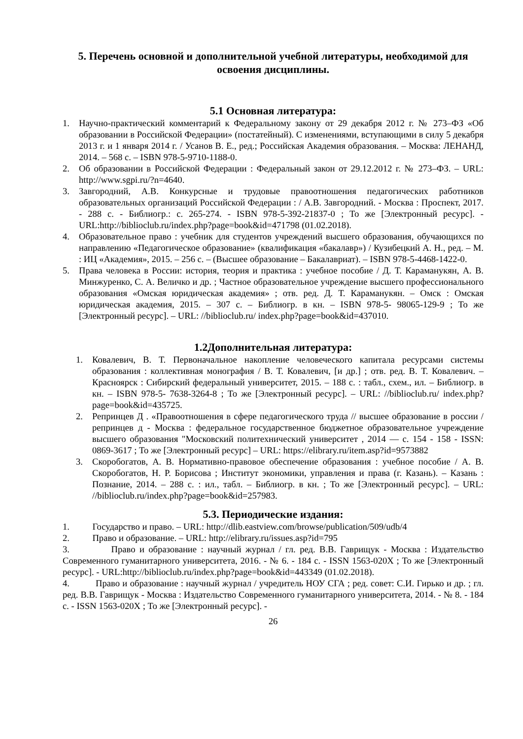5. Перечень основной и дополнительной учебной литературы, необходимой для освоения дисциплины.
5.1 Основная литература:
1. Научно-практический комментарий к Федеральному закону от 29 декабря 2012 г. № 273–ФЗ «Об образовании в Российской Федерации» (постатейный). С изменениями, вступающими в силу 5 декабря 2013 г. и 1 января 2014 г. / Усанов В. Е., ред.; Российская Академия образования. – Москва: ЛЕНАНД, 2014. – 568 с. – ISBN 978-5-9710-1188-0.
2. Об образовании в Российской Федерации : Федеральный закон от 29.12.2012 г. № 273–ФЗ. – URL: http://www.sgpi.ru/?n=4640.
3. Завгородний, А.В. Конкурсные и трудовые правоотношения педагогических работников образовательных организаций Российской Федерации : / А.В. Завгородний. - Москва : Проспект, 2017. - 288 с. - Библиогр.: с. 265-274. - ISBN 978-5-392-21837-0 ; То же [Электронный ресурс]. - URL:http://biblioclub.ru/index.php?page=book&id=471798 (01.02.2018).
4. Образовательное право : учебник для студентов учреждений высшего образования, обучающихся по направлению «Педагогическое образование» (квалификация «бакалавр») / Кузибецкий А. Н., ред. – М. : ИЦ «Академия», 2015. – 256 с. – (Высшее образование – Бакалавриат). – ISBN 978-5-4468-1422-0.
5. Права человека в России: история, теория и практика : учебное пособие / Д. Т. Караманукян, А. В. Минжуренко, С. А. Величко и др. ; Частное образовательное учреждение высшего профессионального образования «Омская юридическая академия» ; отв. ред. Д. Т. Караманукян. – Омск : Омская юридическая академия, 2015. – 307 с. – Библиогр. в кн. – ISBN 978-5- 98065-129-9 ; То же [Электронный ресурс]. – URL: //biblioclub.ru/ index.php?page=book&id=437010.
1.2Дополнительная литература:
1. Ковалевич, В. Т. Первоначальное накопление человеческого капитала ресурсами системы образования : коллективная монография / В. Т. Ковалевич, [и др.] ; отв. ред. В. Т. Ковалевич. – Красноярск : Сибирский федеральный университет, 2015. – 188 с. : табл., схем., ил. – Библиогр. в кн. – ISBN 978-5- 7638-3264-8 ; То же [Электронный ресурс]. – URL: //biblioclub.ru/ index.php?page=book&id=435725.
2. Репринцев Д . «Правоотношения в сфере педагогического труда // высшее образование в россии / репринцев д - Москва : федеральное государственное бюджетное образовательное учреждение высшего образования "Московский политехнический университет , 2014 — с. 154 - 158 - ISSN: 0869-3617 ; То же [Электронный ресурс] – URL: https://elibrary.ru/item.asp?id=9573882
3. Скоробогатов, А. В. Нормативно-правовое обеспечение образования : учебное пособие / А. В. Скоробогатов, Н. Р. Борисова ; Институт экономики, управления и права (г. Казань). – Казань : Познание, 2014. – 288 с. : ил., табл. – Библиогр. в кн. ; То же [Электронный ресурс]. – URL: //biblioclub.ru/index.php?page=book&id=257983.
5.3. Периодические издания:
1. Государство и право. – URL: http://dlib.eastview.com/browse/publication/509/udb/4
2. Право и образование. – URL: http://elibrary.ru/issues.asp?id=795
3. Право и образование : научный журнал / гл. ред. В.В. Гаврищук - Москва : Издательство Современного гуманитарного университета, 2016. - № 6. - 184 с. - ISSN 1563-020X ; То же [Электронный ресурс]. - URL:http://biblioclub.ru/index.php?page=book&id=443349 (01.02.2018).
4. Право и образование : научный журнал / учредитель НОУ СГА ; ред. совет: С.И. Гирько и др. ; гл. ред. В.В. Гаврищук - Москва : Издательство Современного гуманитарного университета, 2014. - № 8. - 184 с. - ISSN 1563-020X ; То же [Электронный ресурс]. -
26